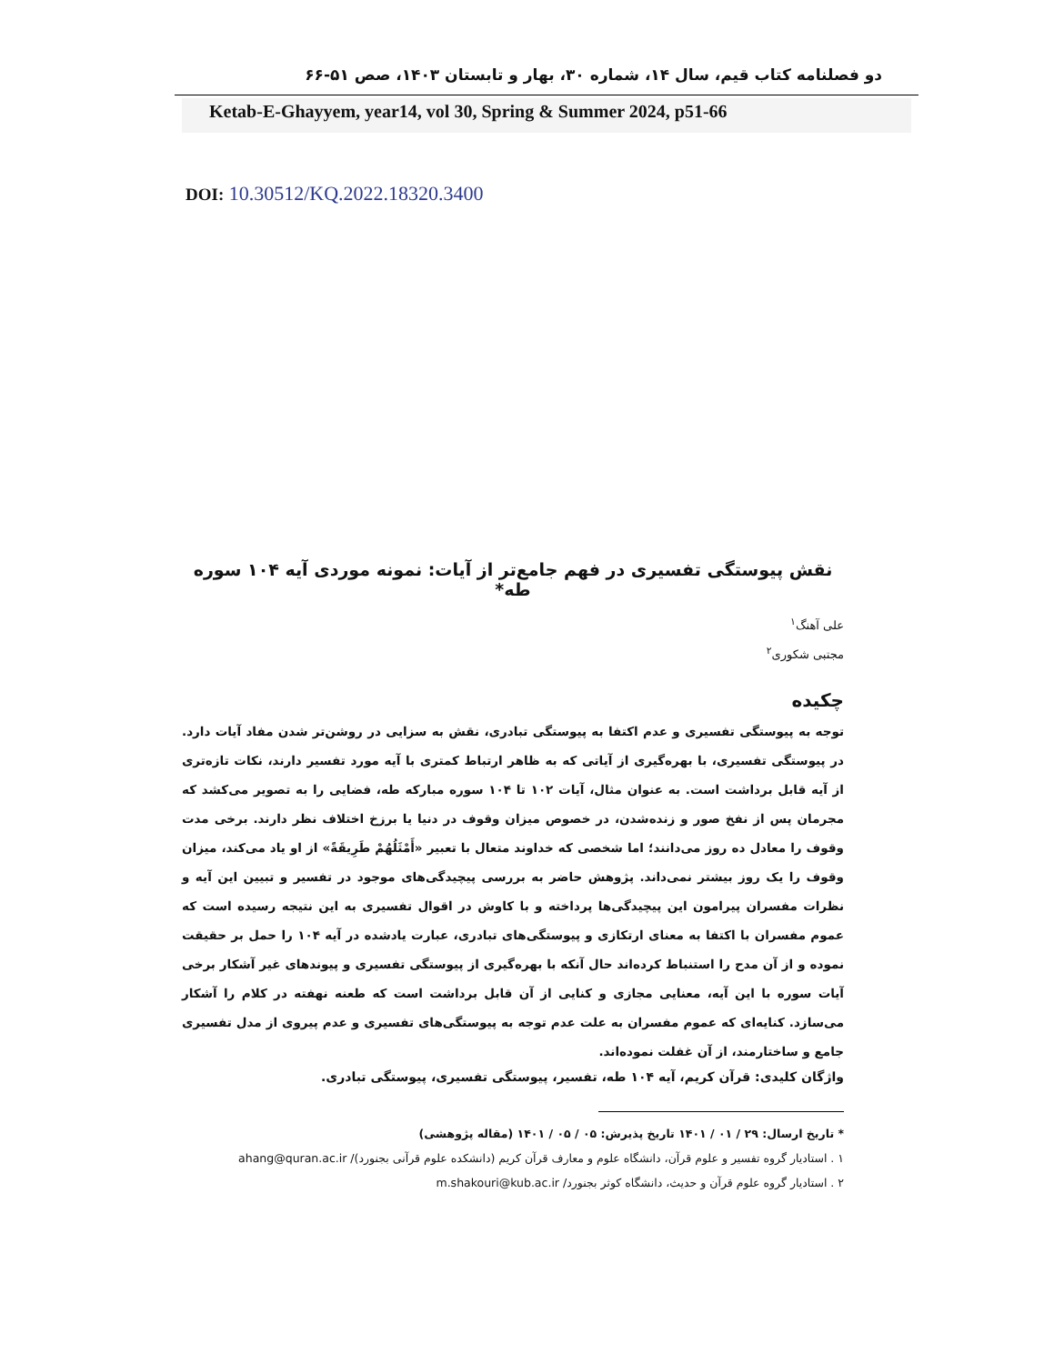دو فصلنامه کتاب قیم، سال ۱۴، شماره ۳۰، بهار و تابستان ۱۴۰۳، صص ۵۱-۶۶
Ketab-E-Ghayyem, year14, vol 30, Spring & Summer 2024, p51-66
DOI: 10.30512/KQ.2022.18320.3400
نقش پیوستگی تفسیری در فهم جامع‌تر از آیات: نمونه موردی آیه ۱۰۴ سوره طه*
علی آهنگ<sup>۱</sup>
مجتبی شکوری<sup>۲</sup>
چکیده
توجه به پیوستگی تفسیری و عدم اکتفا به پیوستگی تبادری، نقش به سزایی در روشن‌تر شدن مفاد آیات دارد. در پیوستگی تفسیری، با بهره‌گیری از آیاتی که به ظاهر ارتباط کمتری با آیه مورد تفسیر دارند، نکات تازه‌تری از آیه قابل برداشت است. به عنوان مثال، آیات ۱۰۲ تا ۱۰۴ سوره مبارکه طه، فضایی را به تصویر می‌کشد که مجرمان پس از نفخ صور و زنده‌شدن، در خصوص میزان وقوف در دنیا یا برزخ اختلاف نظر دارند. برخی مدت وقوف را معادل ده روز می‌دانند؛ اما شخصی که خداوند متعال با تعبیر «أَمْثَلُهُمْ طَرِيقَةً» از او یاد می‌کند، میزان وقوف را یک روز بیشتر نمی‌داند. پژوهش حاضر به بررسی پیچیدگی‌های موجود در تفسیر و تبیین این آیه و نظرات مفسران پیرامون این پیچیدگی‌ها پرداخته و با کاوش در اقوال تفسیری به این نتیجه رسیده است که عموم مفسران با اکتفا به معنای ارتکازی و پیوستگی‌های تبادری، عبارت یادشده در آیه ۱۰۴ را حمل بر حقیقت نموده و از آن مدح را استنباط کرده‌اند حال آنکه با بهره‌گیری از پیوستگی تفسیری و پیوندهای غیر آشکار برخی آیات سوره با این آیه، معنایی مجازی و کنایی از آن قابل برداشت است که طعنه نهفته در کلام را آشکار می‌سازد. کنایه‌ای که عموم مفسران به علت عدم توجه به پیوستگی‌های تفسیری و عدم پیروی از مدل تفسیری جامع و ساختارمند، از آن غفلت نموده‌اند.
واژگان کلیدی: قرآن کریم، آیه ۱۰۴ طه، تفسیر، پیوستگی تفسیری، پیوستگی تبادری.
* تاریخ ارسال: ۲۹ / ۰۱ / ۱۴۰۱ تاریخ پذیرش: ۰۵ / ۰۵ / ۱۴۰۱ (مقاله پژوهشی)
۱ . استادیار گروه تفسیر و علوم قرآن، دانشگاه علوم و معارف قرآن کریم (دانشکده علوم قرآنی بجنورد)/ ahang@quran.ac.ir
۲ . استادیار گروه علوم قرآن و حدیث، دانشگاه کوثر بجنورد/ m.shakouri@kub.ac.ir